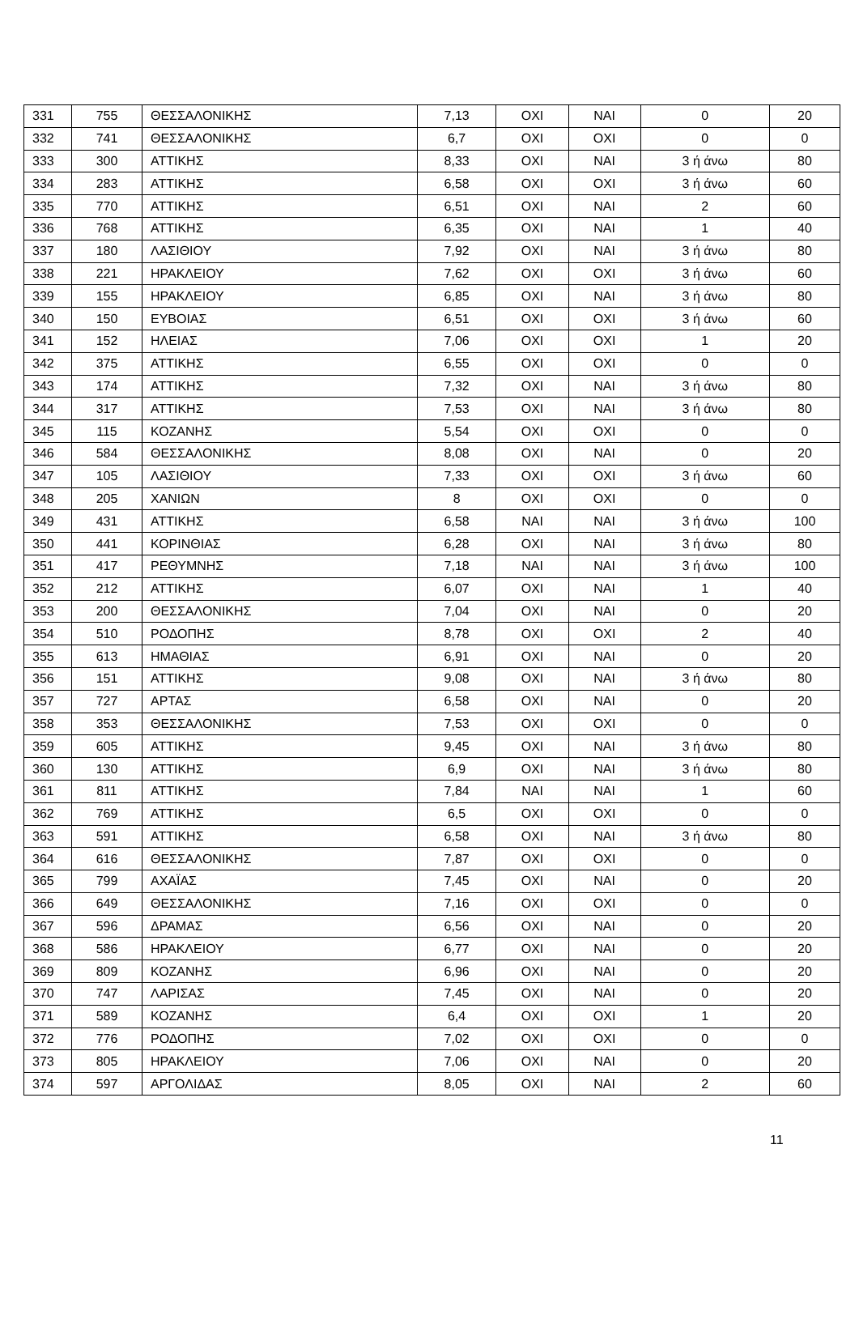| 331 | 755 | ΘΕΣΣΑΛΟΝΙΚΗΣ | 7,13 | ΟΧΙ | ΝΑΙ | 0 | 20 |
| 332 | 741 | ΘΕΣΣΑΛΟΝΙΚΗΣ | 6,7 | ΟΧΙ | ΟΧΙ | 0 | 0 |
| 333 | 300 | ΑΤΤΙΚΗΣ | 8,33 | ΟΧΙ | ΝΑΙ | 3 ή άνω | 80 |
| 334 | 283 | ΑΤΤΙΚΗΣ | 6,58 | ΟΧΙ | ΟΧΙ | 3 ή άνω | 60 |
| 335 | 770 | ΑΤΤΙΚΗΣ | 6,51 | ΟΧΙ | ΝΑΙ | 2 | 60 |
| 336 | 768 | ΑΤΤΙΚΗΣ | 6,35 | ΟΧΙ | ΝΑΙ | 1 | 40 |
| 337 | 180 | ΛΑΣΙΘΙΟΥ | 7,92 | ΟΧΙ | ΝΑΙ | 3 ή άνω | 80 |
| 338 | 221 | ΗΡΑΚΛΕΙΟΥ | 7,62 | ΟΧΙ | ΟΧΙ | 3 ή άνω | 60 |
| 339 | 155 | ΗΡΑΚΛΕΙΟΥ | 6,85 | ΟΧΙ | ΝΑΙ | 3 ή άνω | 80 |
| 340 | 150 | ΕΥΒΟΙΑΣ | 6,51 | ΟΧΙ | ΟΧΙ | 3 ή άνω | 60 |
| 341 | 152 | ΗΛΕΙΑΣ | 7,06 | ΟΧΙ | ΟΧΙ | 1 | 20 |
| 342 | 375 | ΑΤΤΙΚΗΣ | 6,55 | ΟΧΙ | ΟΧΙ | 0 | 0 |
| 343 | 174 | ΑΤΤΙΚΗΣ | 7,32 | ΟΧΙ | ΝΑΙ | 3 ή άνω | 80 |
| 344 | 317 | ΑΤΤΙΚΗΣ | 7,53 | ΟΧΙ | ΝΑΙ | 3 ή άνω | 80 |
| 345 | 115 | ΚΟΖΑΝΗΣ | 5,54 | ΟΧΙ | ΟΧΙ | 0 | 0 |
| 346 | 584 | ΘΕΣΣΑΛΟΝΙΚΗΣ | 8,08 | ΟΧΙ | ΝΑΙ | 0 | 20 |
| 347 | 105 | ΛΑΣΙΘΙΟΥ | 7,33 | ΟΧΙ | ΟΧΙ | 3 ή άνω | 60 |
| 348 | 205 | ΧΑΝΙΩΝ | 8 | ΟΧΙ | ΟΧΙ | 0 | 0 |
| 349 | 431 | ΑΤΤΙΚΗΣ | 6,58 | ΝΑΙ | ΝΑΙ | 3 ή άνω | 100 |
| 350 | 441 | ΚΟΡΙΝΘΙΑΣ | 6,28 | ΟΧΙ | ΝΑΙ | 3 ή άνω | 80 |
| 351 | 417 | ΡΕΘΥΜΝΗΣ | 7,18 | ΝΑΙ | ΝΑΙ | 3 ή άνω | 100 |
| 352 | 212 | ΑΤΤΙΚΗΣ | 6,07 | ΟΧΙ | ΝΑΙ | 1 | 40 |
| 353 | 200 | ΘΕΣΣΑΛΟΝΙΚΗΣ | 7,04 | ΟΧΙ | ΝΑΙ | 0 | 20 |
| 354 | 510 | ΡΟΔΟΠΗΣ | 8,78 | ΟΧΙ | ΟΧΙ | 2 | 40 |
| 355 | 613 | ΗΜΑΘΙΑΣ | 6,91 | ΟΧΙ | ΝΑΙ | 0 | 20 |
| 356 | 151 | ΑΤΤΙΚΗΣ | 9,08 | ΟΧΙ | ΝΑΙ | 3 ή άνω | 80 |
| 357 | 727 | ΑΡΤΑΣ | 6,58 | ΟΧΙ | ΝΑΙ | 0 | 20 |
| 358 | 353 | ΘΕΣΣΑΛΟΝΙΚΗΣ | 7,53 | ΟΧΙ | ΟΧΙ | 0 | 0 |
| 359 | 605 | ΑΤΤΙΚΗΣ | 9,45 | ΟΧΙ | ΝΑΙ | 3 ή άνω | 80 |
| 360 | 130 | ΑΤΤΙΚΗΣ | 6,9 | ΟΧΙ | ΝΑΙ | 3 ή άνω | 80 |
| 361 | 811 | ΑΤΤΙΚΗΣ | 7,84 | ΝΑΙ | ΝΑΙ | 1 | 60 |
| 362 | 769 | ΑΤΤΙΚΗΣ | 6,5 | ΟΧΙ | ΟΧΙ | 0 | 0 |
| 363 | 591 | ΑΤΤΙΚΗΣ | 6,58 | ΟΧΙ | ΝΑΙ | 3 ή άνω | 80 |
| 364 | 616 | ΘΕΣΣΑΛΟΝΙΚΗΣ | 7,87 | ΟΧΙ | ΟΧΙ | 0 | 0 |
| 365 | 799 | ΑΧΑΪΑΣ | 7,45 | ΟΧΙ | ΝΑΙ | 0 | 20 |
| 366 | 649 | ΘΕΣΣΑΛΟΝΙΚΗΣ | 7,16 | ΟΧΙ | ΟΧΙ | 0 | 0 |
| 367 | 596 | ΔΡΑΜΑΣ | 6,56 | ΟΧΙ | ΝΑΙ | 0 | 20 |
| 368 | 586 | ΗΡΑΚΛΕΙΟΥ | 6,77 | ΟΧΙ | ΝΑΙ | 0 | 20 |
| 369 | 809 | ΚΟΖΑΝΗΣ | 6,96 | ΟΧΙ | ΝΑΙ | 0 | 20 |
| 370 | 747 | ΛΑΡΙΣΑΣ | 7,45 | ΟΧΙ | ΝΑΙ | 0 | 20 |
| 371 | 589 | ΚΟΖΑΝΗΣ | 6,4 | ΟΧΙ | ΟΧΙ | 1 | 20 |
| 372 | 776 | ΡΟΔΟΠΗΣ | 7,02 | ΟΧΙ | ΟΧΙ | 0 | 0 |
| 373 | 805 | ΗΡΑΚΛΕΙΟΥ | 7,06 | ΟΧΙ | ΝΑΙ | 0 | 20 |
| 374 | 597 | ΑΡΓΟΛΙΔΑΣ | 8,05 | ΟΧΙ | ΝΑΙ | 2 | 60 |
11